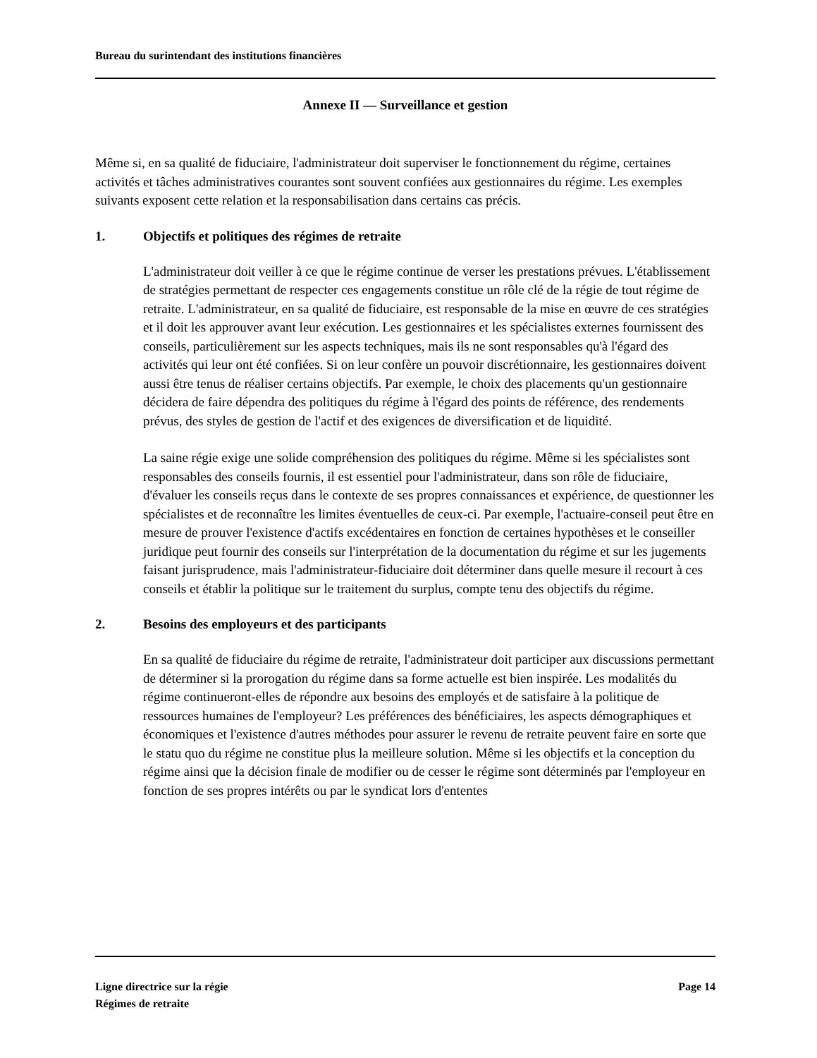Bureau du surintendant des institutions financières
Annexe II — Surveillance et gestion
Même si, en sa qualité de fiduciaire, l'administrateur doit superviser le fonctionnement du régime, certaines activités et tâches administratives courantes sont souvent confiées aux gestionnaires du régime. Les exemples suivants exposent cette relation et la responsabilisation dans certains cas précis.
1. Objectifs et politiques des régimes de retraite
L'administrateur doit veiller à ce que le régime continue de verser les prestations prévues. L'établissement de stratégies permettant de respecter ces engagements constitue un rôle clé de la régie de tout régime de retraite. L'administrateur, en sa qualité de fiduciaire, est responsable de la mise en œuvre de ces stratégies et il doit les approuver avant leur exécution. Les gestionnaires et les spécialistes externes fournissent des conseils, particulièrement sur les aspects techniques, mais ils ne sont responsables qu'à l'égard des activités qui leur ont été confiées. Si on leur confère un pouvoir discrétionnaire, les gestionnaires doivent aussi être tenus de réaliser certains objectifs. Par exemple, le choix des placements qu'un gestionnaire décidera de faire dépendra des politiques du régime à l'égard des points de référence, des rendements prévus, des styles de gestion de l'actif et des exigences de diversification et de liquidité.
La saine régie exige une solide compréhension des politiques du régime. Même si les spécialistes sont responsables des conseils fournis, il est essentiel pour l'administrateur, dans son rôle de fiduciaire, d'évaluer les conseils reçus dans le contexte de ses propres connaissances et expérience, de questionner les spécialistes et de reconnaître les limites éventuelles de ceux-ci. Par exemple, l'actuaire-conseil peut être en mesure de prouver l'existence d'actifs excédentaires en fonction de certaines hypothèses et le conseiller juridique peut fournir des conseils sur l'interprétation de la documentation du régime et sur les jugements faisant jurisprudence, mais l'administrateur-fiduciaire doit déterminer dans quelle mesure il recourt à ces conseils et établir la politique sur le traitement du surplus, compte tenu des objectifs du régime.
2. Besoins des employeurs et des participants
En sa qualité de fiduciaire du régime de retraite, l'administrateur doit participer aux discussions permettant de déterminer si la prorogation du régime dans sa forme actuelle est bien inspirée. Les modalités du régime continueront-elles de répondre aux besoins des employés et de satisfaire à la politique de ressources humaines de l'employeur? Les préférences des bénéficiaires, les aspects démographiques et économiques et l'existence d'autres méthodes pour assurer le revenu de retraite peuvent faire en sorte que le statu quo du régime ne constitue plus la meilleure solution. Même si les objectifs et la conception du régime ainsi que la décision finale de modifier ou de cesser le régime sont déterminés par l'employeur en fonction de ses propres intérêts ou par le syndicat lors d'ententes
Ligne directrice sur la régie
Régimes de retraite
Page 14